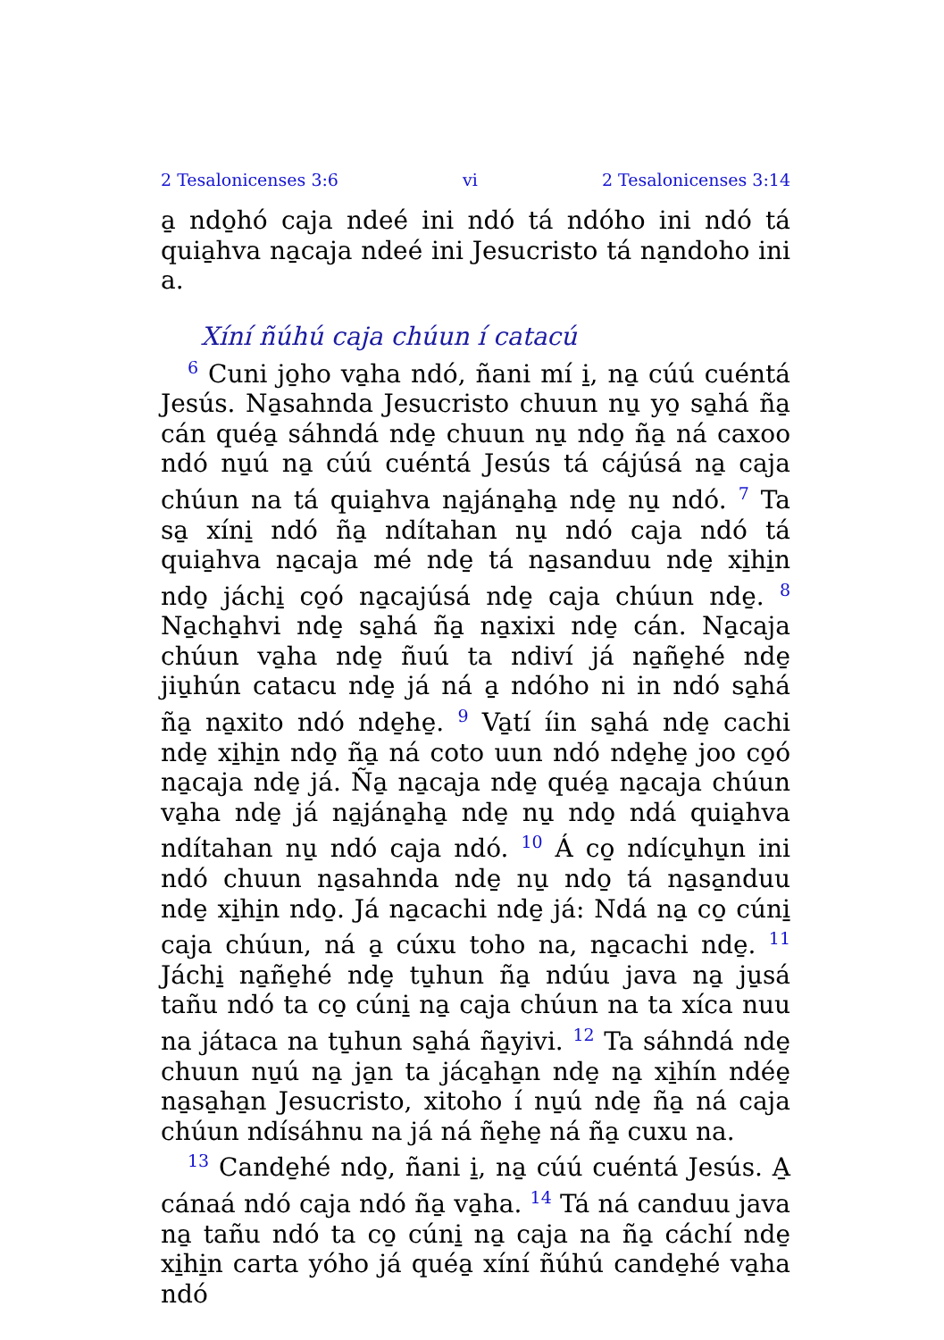2 Tesalonicenses 3:6 vi 2 Tesalonicenses 3:14
a̱ ndo̱hó caja ndeé ini ndó tá ndóho ini ndó tá quia̱hva na̱caja ndeé ini Jesucristo tá na̱ndoho ini a.
Xíní ñúhú caja chúun í catacú
<sup>6</sup> Cuni jo̱ho va̱ha ndó, ñani mí i̱, na̱ cúú cuéntá Jesús. Na̱sahnda Jesucristo chuun nu̱ yo̱ sa̱há ña̱ cán quéa̱ sáhndá nde̱ chuun nu̱ ndo̱ ña̱ ná caxoo ndó nu̱ú na̱ cúú cuéntá Jesús tá cájúsá na̱ caja chúun na tá quia̱hva na̱jána̱ha̱ nde̱ nu̱ ndó. <sup>7</sup> Ta sa̱ xíni̱ ndó ña̱ ndítahan nu̱ ndó caja ndó tá quia̱hva na̱caja mé nde̱ tá na̱sanduu nde̱ xi̱hi̱n ndo̱ jáchi̱ co̱ó na̱cajúsá nde̱ caja chúun nde̱. <sup>8</sup> Na̱cha̱hvi nde̱ sa̱há ña̱ na̱xixi nde̱ cán. Na̱caja chúun va̱ha nde̱ ñuú ta ndiví já na̱ñe̱hé nde̱ jiu̱hún catacu nde̱ já ná a̱ ndóho ni in ndó sa̱há ña̱ na̱xito ndó nde̱he̱. <sup>9</sup> Va̱tí íin sa̱há nde̱ cachi nde̱ xi̱hi̱n ndo̱ ña̱ ná coto uun ndó nde̱he̱ joo co̱ó na̱caja nde̱ já. Ña̱ na̱caja nde̱ quéa̱ na̱caja chúun va̱ha nde̱ já na̱jána̱ha̱ nde̱ nu̱ ndo̱ ndá quia̱hva ndítahan nu̱ ndó caja ndó. <sup>10</sup> Á co̱ ndícu̱hu̱n ini ndó chuun na̱sahnda nde̱ nu̱ ndo̱ tá na̱sa̱nduu nde̱ xi̱hi̱n ndo̱. Já na̱cachi nde̱ já: Ndá na̱ co̱ cúni̱ caja chúun, ná a̱ cúxu toho na, na̱cachi nde̱. <sup>11</sup> Jáchi̱ na̱ñe̱hé nde̱ tu̱hun ña̱ ndúu java na̱ ju̱sá tañu ndó ta co̱ cúni̱ na̱ caja chúun na ta xíca nuu na játaca na tu̱hun sa̱há ña̱yivi. <sup>12</sup> Ta sáhndá nde̱ chuun nu̱ú na̱ ja̱n ta jáca̱ha̱n nde̱ na̱ xi̱hín ndée̱ na̱sa̱ha̱n Jesucristo, xitoho í nu̱ú nde̱ ña̱ ná caja chúun ndísáhnu na já ná ñe̱he̱ ná ña̱ cuxu na.
<sup>13</sup> Cande̱hé ndo̱, ñani i̱, na̱ cúú cuéntá Jesús. A̱ cánaá ndó caja ndó ña̱ va̱ha. <sup>14</sup> Tá ná canduu java na̱ tañu ndó ta co̱ cúni̱ na̱ caja na ña̱ cáchí nde̱ xi̱hi̱n carta yóho já quéa̱ xíní ñúhú cande̱hé va̱ha ndó